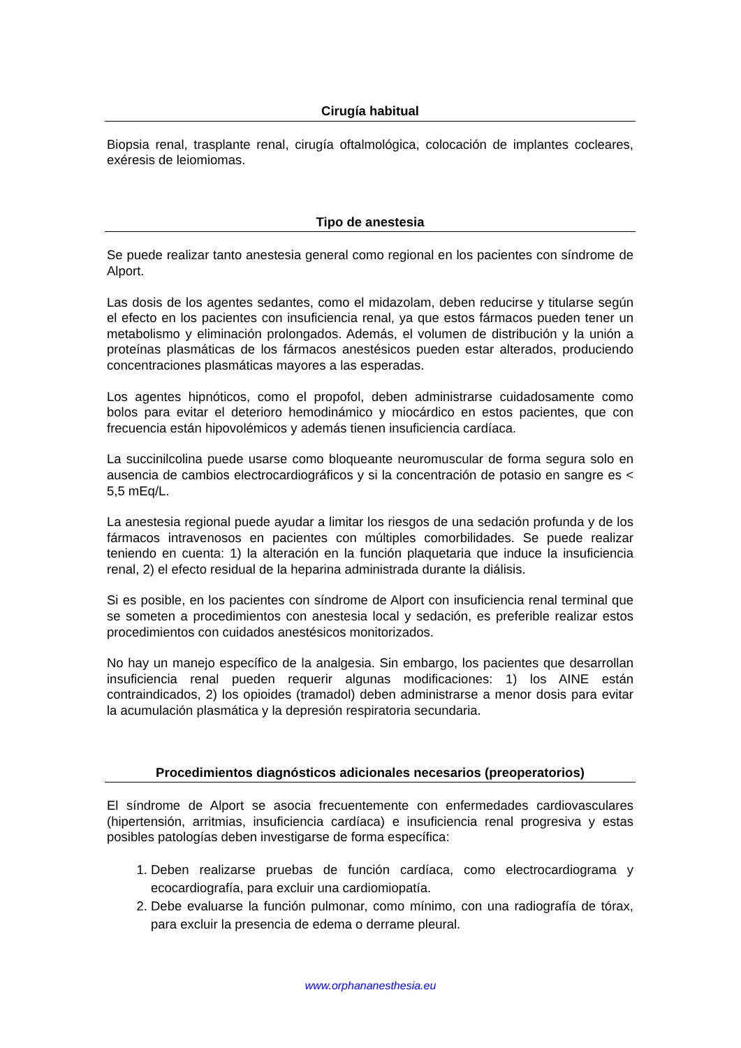Cirugía habitual
Biopsia renal, trasplante renal, cirugía oftalmológica, colocación de implantes cocleares, exéresis de leiomiomas.
Tipo de anestesia
Se puede realizar tanto anestesia general como regional en los pacientes con síndrome de Alport.
Las dosis de los agentes sedantes, como el midazolam, deben reducirse y titularse según el efecto en los pacientes con insuficiencia renal, ya que estos fármacos pueden tener un metabolismo y eliminación prolongados. Además, el volumen de distribución y la unión a proteínas plasmáticas de los fármacos anestésicos pueden estar alterados, produciendo concentraciones plasmáticas mayores a las esperadas.
Los agentes hipnóticos, como el propofol, deben administrarse cuidadosamente como bolos para evitar el deterioro hemodinámico y miocárdico en estos pacientes, que con frecuencia están hipovolémicos y además tienen insuficiencia cardíaca.
La succinilcolina puede usarse como bloqueante neuromuscular de forma segura solo en ausencia de cambios electrocardiográficos y si la concentración de potasio en sangre es < 5,5 mEq/L.
La anestesia regional puede ayudar a limitar los riesgos de una sedación profunda y de los fármacos intravenosos en pacientes con múltiples comorbilidades. Se puede realizar teniendo en cuenta: 1) la alteración en la función plaquetaria que induce la insuficiencia renal, 2) el efecto residual de la heparina administrada durante la diálisis.
Si es posible, en los pacientes con síndrome de Alport con insuficiencia renal terminal que se someten a procedimientos con anestesia local y sedación, es preferible realizar estos procedimientos con cuidados anestésicos monitorizados.
No hay un manejo específico de la analgesia. Sin embargo, los pacientes que desarrollan insuficiencia renal pueden requerir algunas modificaciones: 1) los AINE están contraindicados, 2) los opioides (tramadol) deben administrarse a menor dosis para evitar la acumulación plasmática y la depresión respiratoria secundaria.
Procedimientos diagnósticos adicionales necesarios (preoperatorios)
El síndrome de Alport se asocia frecuentemente con enfermedades cardiovasculares (hipertensión, arritmias, insuficiencia cardíaca) e insuficiencia renal progresiva y estas posibles patologías deben investigarse de forma específica:
1. Deben realizarse pruebas de función cardíaca, como electrocardiograma y ecocardiografía, para excluir una cardiomiopatía.
2. Debe evaluarse la función pulmonar, como mínimo, con una radiografía de tórax, para excluir la presencia de edema o derrame pleural.
www.orphananesthesia.eu